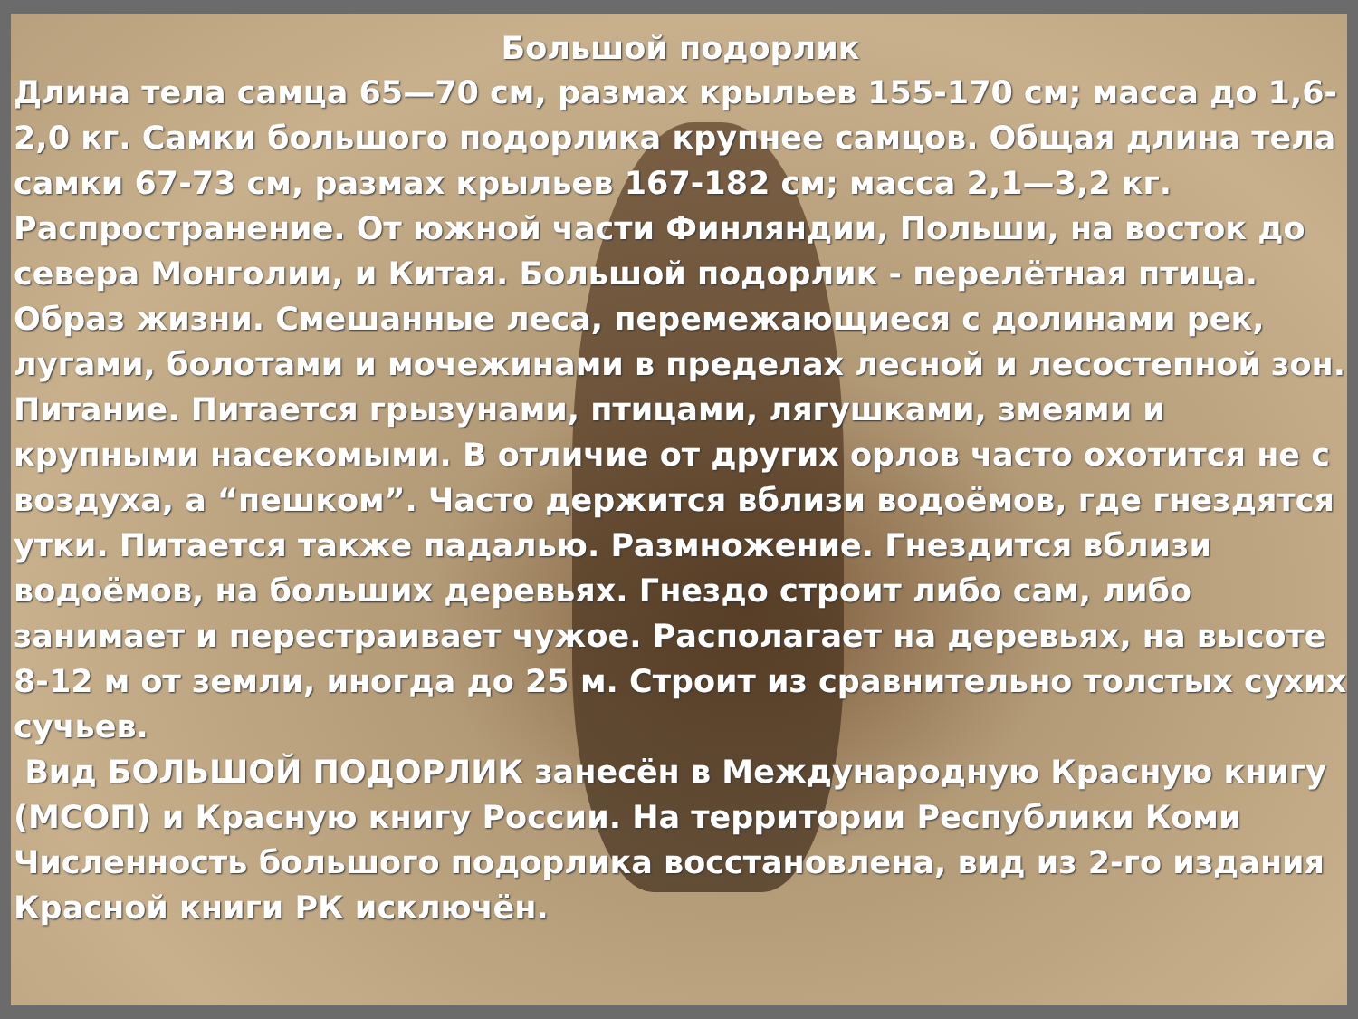Большой подорлик
Длина тела самца 65—70 см, размах крыльев 155-170 см; масса до 1,6-2,0 кг. Самки большого подорлика крупнее самцов. Общая длина тела самки 67-73 см, размах крыльев 167-182 см; масса 2,1—3,2 кг. Распространение. От южной части Финляндии, Польши, на восток до севера Монголии, и Китая. Большой подорлик - перелётная птица. Образ жизни. Смешанные леса, перемежающиеся с долинами рек, лугами, болотами и мочежинами в пределах лесной и лесостепной зон. Питание. Питается грызунами, птицами, лягушками, змеями и крупными насекомыми. В отличие от других орлов часто охотится не с воздуха, а “пешком”. Часто держится вблизи водоёмов, где гнездятся утки. Питается также падалью. Размножение. Гнездится вблизи водоёмов, на больших деревьях. Гнездо строит либо сам, либо занимает и перестраивает чужое. Располагает на деревьях, на высоте 8-12 м от земли, иногда до 25 м. Строит из сравнительно толстых сухих сучьев.
Вид БОЛЬШОЙ ПОДОРЛИК занесён в Международную Красную книгу (МСОП) и Красную книгу России. На территории Республики Коми Численность большого подорлика восстановлена, вид из 2-го издания Красной книги РК исключён.